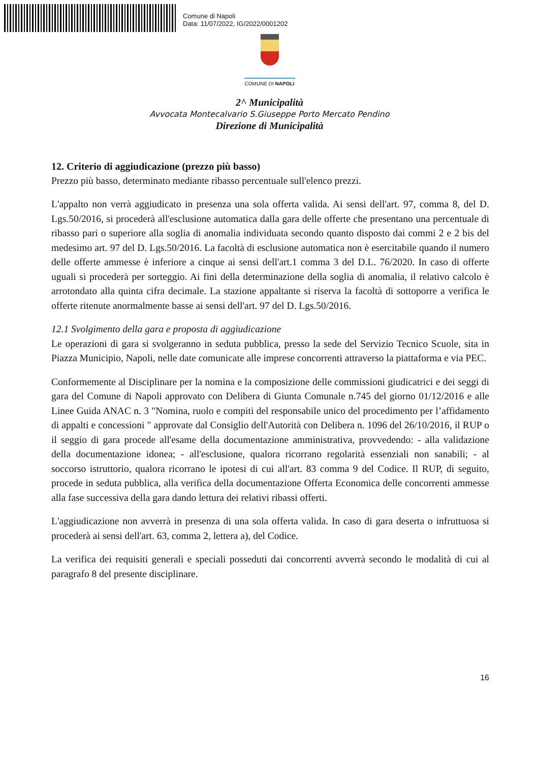Comune di Napoli
Data: 11/07/2022, IG/2022/0001202
COMUNE DI NAPOLI
2^ Municipalità
Avvocata Montecalvario S.Giuseppe Porto Mercato Pendino
Direzione di Municipalità
12. Criterio di aggiudicazione (prezzo più basso)
Prezzo più basso, determinato mediante ribasso percentuale sull'elenco prezzi.
L'appalto non verrà aggiudicato in presenza una sola offerta valida. Ai sensi dell'art. 97, comma 8, del D. Lgs.50/2016, si procederà all'esclusione automatica dalla gara delle offerte che presentano una percentuale di ribasso pari o superiore alla soglia di anomalia individuata secondo quanto disposto dai commi 2 e 2 bis del medesimo art. 97 del D. Lgs.50/2016. La facoltà di esclusione automatica non è esercitabile quando il numero delle offerte ammesse è inferiore a cinque ai sensi dell'art.1 comma 3 del D.L. 76/2020. In caso di offerte uguali si procederà per sorteggio. Ai fini della determinazione della soglia di anomalia, il relativo calcolo è arrotondato alla quinta cifra decimale. La stazione appaltante si riserva la facoltà di sottoporre a verifica le offerte ritenute anormalmente basse ai sensi dell'art. 97 del D. Lgs.50/2016.
12.1 Svolgimento della gara e proposta di aggiudicazione
Le operazioni di gara si svolgeranno in seduta pubblica, presso la sede del Servizio Tecnico Scuole, sita in Piazza Municipio, Napoli, nelle date comunicate alle imprese concorrenti attraverso la piattaforma e via PEC.
Conformemente al Disciplinare per la nomina e la composizione delle commissioni giudicatrici e dei seggi di gara del Comune di Napoli approvato con Delibera di Giunta Comunale n.745 del giorno 01/12/2016 e alle Linee Guida ANAC n. 3 "Nomina, ruolo e compiti del responsabile unico del procedimento per l’affidamento di appalti e concessioni " approvate dal Consiglio dell'Autorità con Delibera n. 1096 del 26/10/2016, il RUP o il seggio di gara procede all'esame della documentazione amministrativa, provvedendo: - alla validazione della documentazione idonea; - all'esclusione, qualora ricorrano regolarità essenziali non sanabili; - al soccorso istruttorio, qualora ricorrano le ipotesi di cui all'art. 83 comma 9 del Codice. Il RUP, di seguito, procede in seduta pubblica, alla verifica della documentazione Offerta Economica delle concorrenti ammesse alla fase successiva della gara dando lettura dei relativi ribassi offerti.
L'aggiudicazione non avverrà in presenza di una sola offerta valida. In caso di gara deserta o infruttuosa si procederà ai sensi dell'art. 63, comma 2, lettera a), del Codice.
La verifica dei requisiti generali e speciali posseduti dai concorrenti avverrà secondo le modalità di cui al paragrafo 8 del presente disciplinare.
16